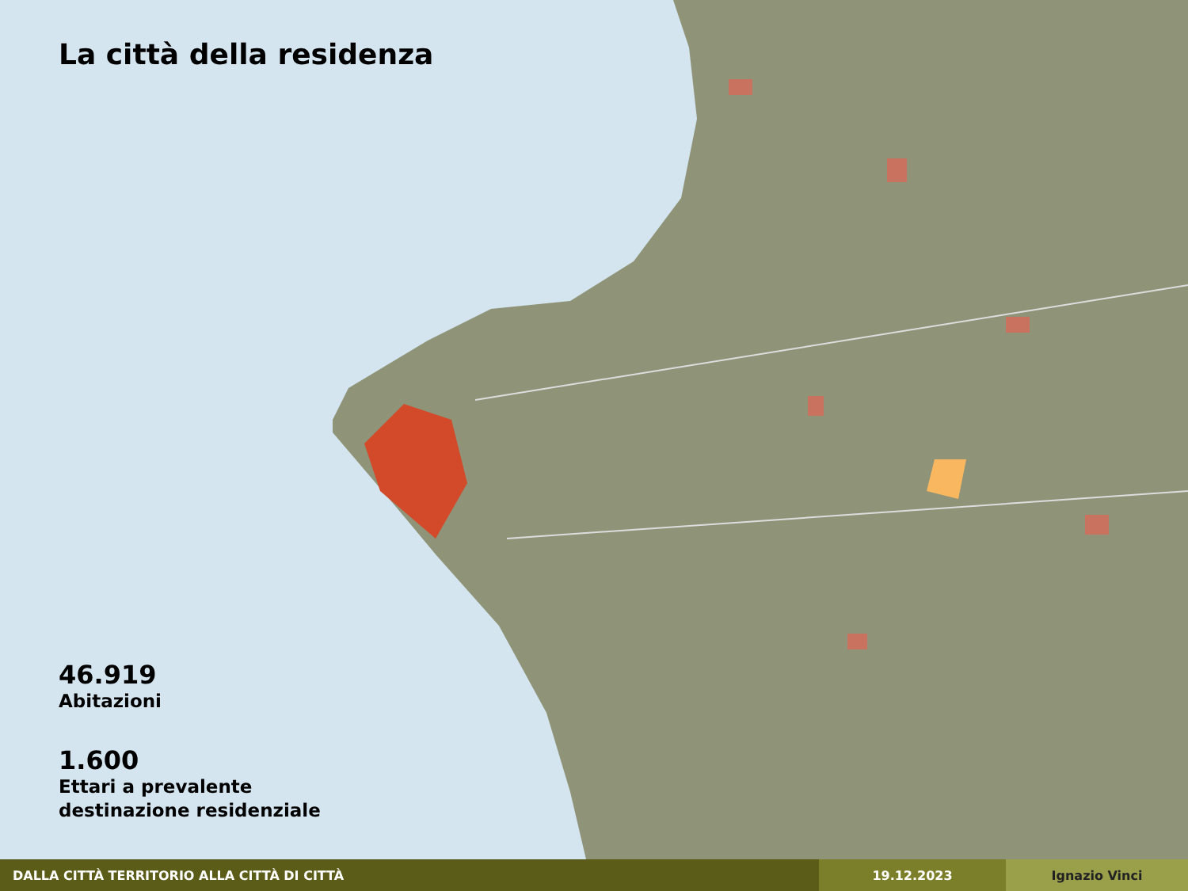La città della residenza
46.919
Abitazioni
1.600
Ettari a prevalente
destinazione residenziale
DALLA CITTÀ TERRITORIO ALLA CITTÀ DI CITTÀ 19.12.2023 Ignazio Vinci